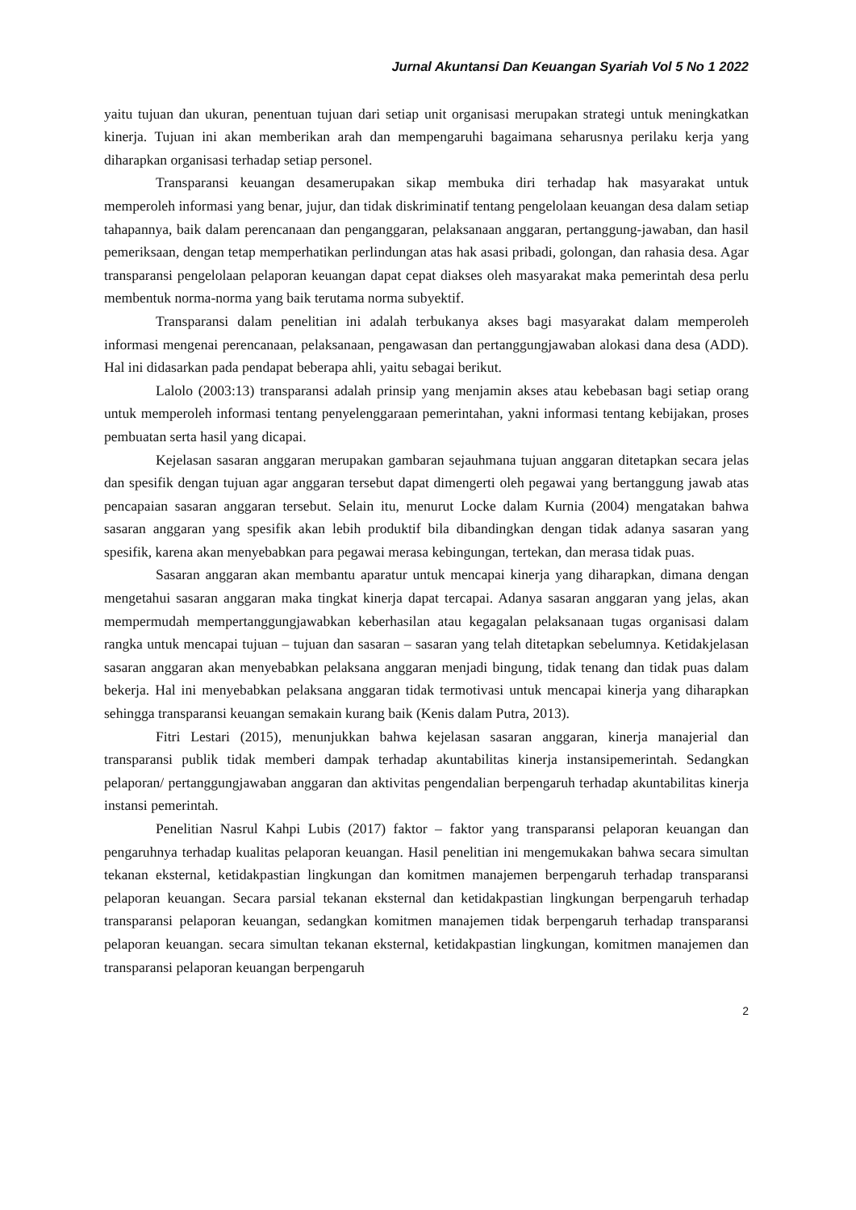Jurnal Akuntansi Dan Keuangan Syariah Vol 5 No 1 2022
yaitu tujuan dan ukuran, penentuan tujuan dari setiap unit organisasi merupakan strategi untuk meningkatkan kinerja. Tujuan ini akan memberikan arah dan mempengaruhi bagaimana seharusnya perilaku kerja yang diharapkan organisasi terhadap setiap personel.
Transparansi keuangan desamerupakan sikap membuka diri terhadap hak masyarakat untuk memperoleh informasi yang benar, jujur, dan tidak diskriminatif tentang pengelolaan keuangan desa dalam setiap tahapannya, baik dalam perencanaan dan penganggaran, pelaksanaan anggaran, pertanggung-jawaban, dan hasil pemeriksaan, dengan tetap memperhatikan perlindungan atas hak asasi pribadi, golongan, dan rahasia desa. Agar transparansi pengelolaan pelaporan keuangan dapat cepat diakses oleh masyarakat maka pemerintah desa perlu membentuk norma-norma yang baik terutama norma subyektif.
Transparansi dalam penelitian ini adalah terbukanya akses bagi masyarakat dalam memperoleh informasi mengenai perencanaan, pelaksanaan, pengawasan dan pertanggungjawaban alokasi dana desa (ADD). Hal ini didasarkan pada pendapat beberapa ahli, yaitu sebagai berikut.
Lalolo (2003:13) transparansi adalah prinsip yang menjamin akses atau kebebasan bagi setiap orang untuk memperoleh informasi tentang penyelenggaraan pemerintahan, yakni informasi tentang kebijakan, proses pembuatan serta hasil yang dicapai.
Kejelasan sasaran anggaran merupakan gambaran sejauhmana tujuan anggaran ditetapkan secara jelas dan spesifik dengan tujuan agar anggaran tersebut dapat dimengerti oleh pegawai yang bertanggung jawab atas pencapaian sasaran anggaran tersebut. Selain itu, menurut Locke dalam Kurnia (2004) mengatakan bahwa sasaran anggaran yang spesifik akan lebih produktif bila dibandingkan dengan tidak adanya sasaran yang spesifik, karena akan menyebabkan para pegawai merasa kebingungan, tertekan, dan merasa tidak puas.
Sasaran anggaran akan membantu aparatur untuk mencapai kinerja yang diharapkan, dimana dengan mengetahui sasaran anggaran maka tingkat kinerja dapat tercapai. Adanya sasaran anggaran yang jelas, akan mempermudah mempertanggungjawabkan keberhasilan atau kegagalan pelaksanaan tugas organisasi dalam rangka untuk mencapai tujuan – tujuan dan sasaran – sasaran yang telah ditetapkan sebelumnya. Ketidakjelasan sasaran anggaran akan menyebabkan pelaksana anggaran menjadi bingung, tidak tenang dan tidak puas dalam bekerja. Hal ini menyebabkan pelaksana anggaran tidak termotivasi untuk mencapai kinerja yang diharapkan sehingga transparansi keuangan semakain kurang baik (Kenis dalam Putra, 2013).
Fitri Lestari (2015), menunjukkan bahwa kejelasan sasaran anggaran, kinerja manajerial dan transparansi publik tidak memberi dampak terhadap akuntabilitas kinerja instansipemerintah. Sedangkan pelaporan/ pertanggungjawaban anggaran dan aktivitas pengendalian berpengaruh terhadap akuntabilitas kinerja instansi pemerintah.
Penelitian Nasrul Kahpi Lubis (2017) faktor – faktor yang transparansi pelaporan keuangan dan pengaruhnya terhadap kualitas pelaporan keuangan. Hasil penelitian ini mengemukakan bahwa secara simultan tekanan eksternal, ketidakpastian lingkungan dan komitmen manajemen berpengaruh terhadap transparansi pelaporan keuangan. Secara parsial tekanan eksternal dan ketidakpastian lingkungan berpengaruh terhadap transparansi pelaporan keuangan, sedangkan komitmen manajemen tidak berpengaruh terhadap transparansi pelaporan keuangan. secara simultan tekanan eksternal, ketidakpastian lingkungan, komitmen manajemen dan transparansi pelaporan keuangan berpengaruh
2